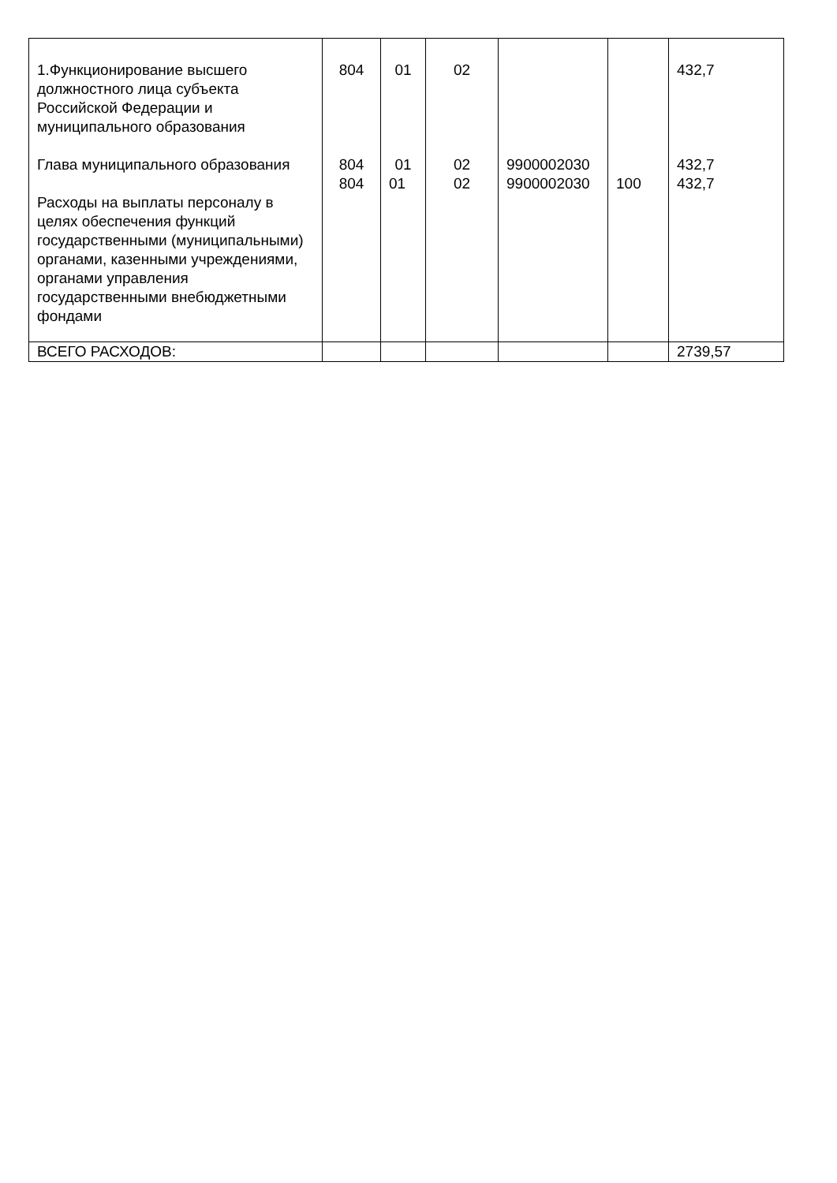| 1.Функционирование высшего должностного лица субъекта Российской Федерации и муниципального образования | 804 | 01 | 02 | | | 432,7 |
| Глава муниципального образования | 804 | 01 | 02 | 9900002030 | | 432,7 |
| Расходы на выплаты персоналу в целях обеспечения функций государственными (муниципальными) органами, казенными учреждениями, органами управления государственными внебюджетными фондами | 804 | 01 | 02 | 9900002030 | 100 | 432,7 |
| ВСЕГО РАСХОДОВ: | | | | | | 2739,57 |